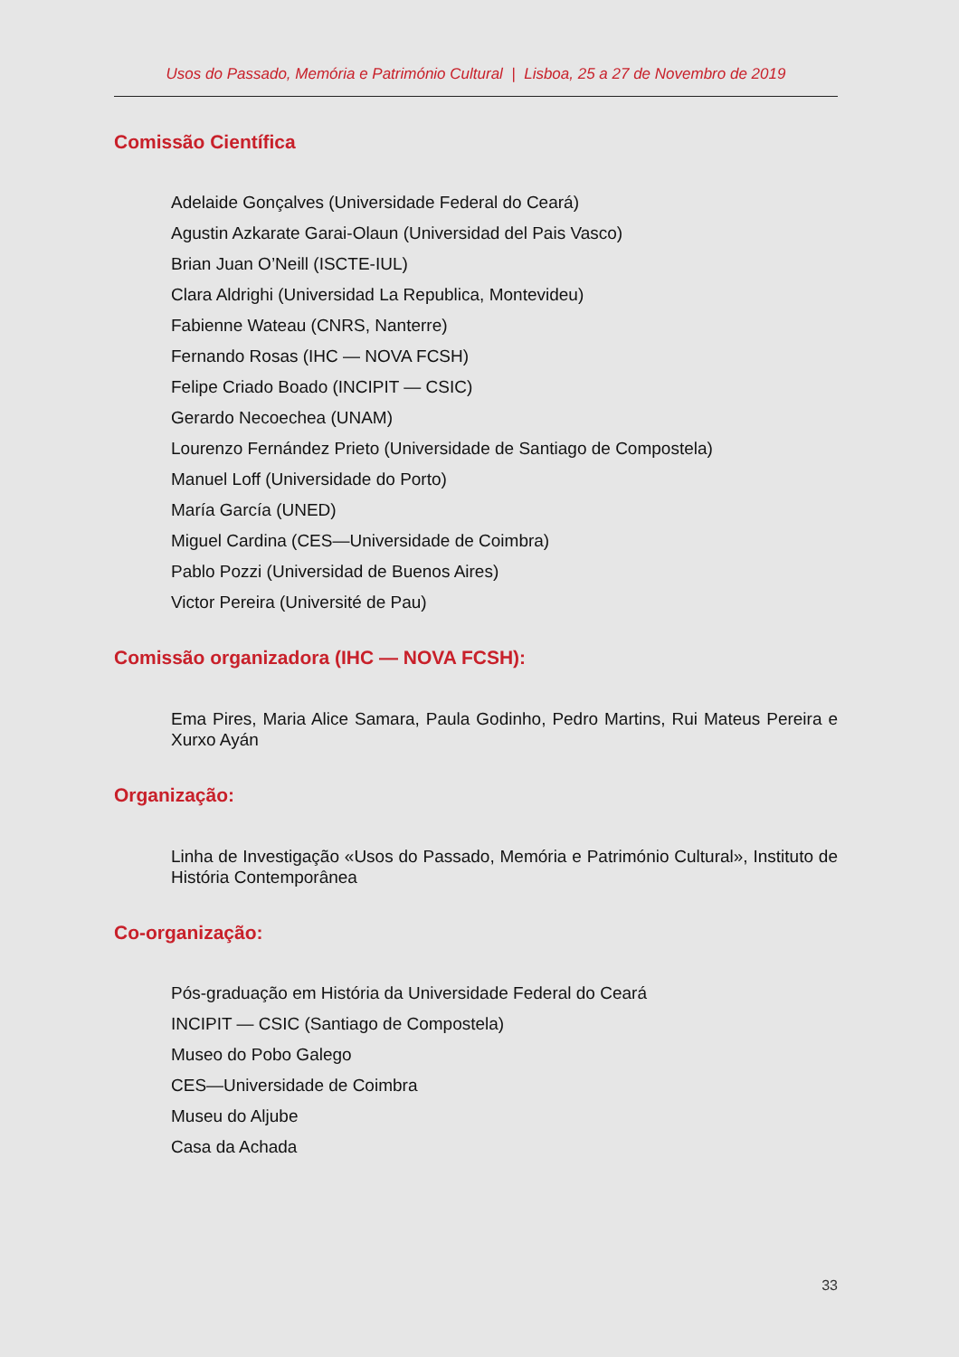Usos do Passado, Memória e Património Cultural | Lisboa, 25 a 27 de Novembro de 2019
Comissão Científica
Adelaide Gonçalves (Universidade Federal do Ceará)
Agustin Azkarate Garai-Olaun (Universidad del Pais Vasco)
Brian Juan O’Neill (ISCTE-IUL)
Clara Aldrighi (Universidad La Republica, Montevideu)
Fabienne Wateau (CNRS, Nanterre)
Fernando Rosas (IHC — NOVA FCSH)
Felipe Criado Boado (INCIPIT — CSIC)
Gerardo Necoechea (UNAM)
Lourenzo Fernández Prieto (Universidade de Santiago de Compostela)
Manuel Loff (Universidade do Porto)
María García (UNED)
Miguel Cardina (CES—Universidade de Coimbra)
Pablo Pozzi (Universidad de Buenos Aires)
Victor Pereira (Université de Pau)
Comissão organizadora (IHC — NOVA FCSH):
Ema Pires, Maria Alice Samara, Paula Godinho, Pedro Martins, Rui Mateus Pereira e Xurxo Ayán
Organização:
Linha de Investigação «Usos do Passado, Memória e Património Cultural», Instituto de História Contemporânea
Co-organização:
Pós-graduação em História da Universidade Federal do Ceará
INCIPIT — CSIC (Santiago de Compostela)
Museo do Pobo Galego
CES—Universidade de Coimbra
Museu do Aljube
Casa da Achada
33